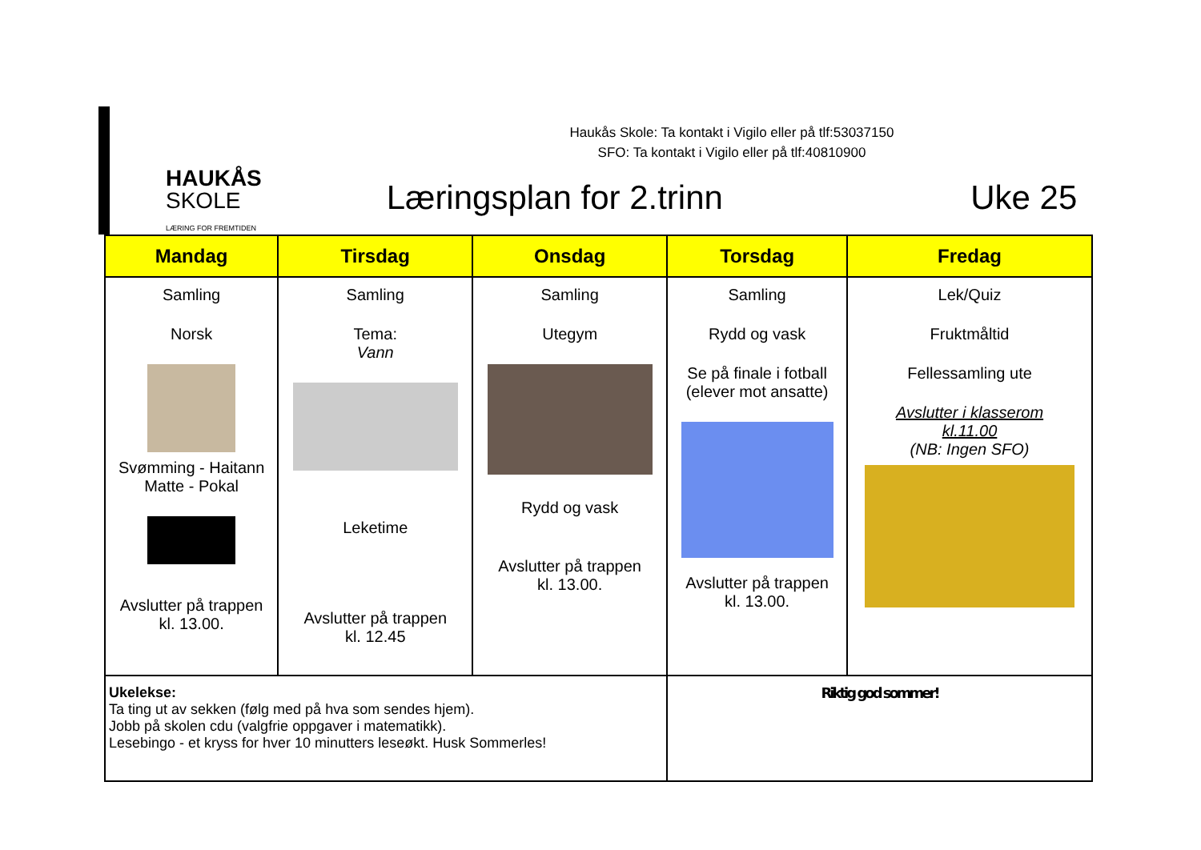HAUKÅS
SKOLE
LÆRING FOR FREMTIDEN
Haukås Skole: Ta kontakt i Vigilo eller på tlf:53037150
SFO: Ta kontakt i Vigilo eller på tlf:40810900
Læringsplan for 2.trinn Uke 25
| Mandag | Tirsdag | Onsdag | Torsdag | Fredag |
| --- | --- | --- | --- | --- |
| Samling Norsk Svømming - Haitann Matte - Pokal Avslutter på trappen kl. 13.00. | Samling Tema: Vann Leketime Avslutter på trappen kl. 12.45 | Samling Utegym Rydd og vask Avslutter på trappen kl. 13.00. | Samling Rydd og vask Se på finale i fotball (elever mot ansatte) Avslutter på trappen kl. 13.00. | Lek/Quiz Fruktmåltid Fellessamling ute Avslutter i klasserom kl.11.00 (NB: Ingen SFO) |
| Ukelekse: Ta ting ut av sekken (følg med på hva som sendes hjem). Jobb på skolen cdu (valgfrie oppgaver i matematikk). Lesebingo - et kryss for hver 10 minutters leseøkt. Husk Sommerles! | | | Riktig god sommer! | |